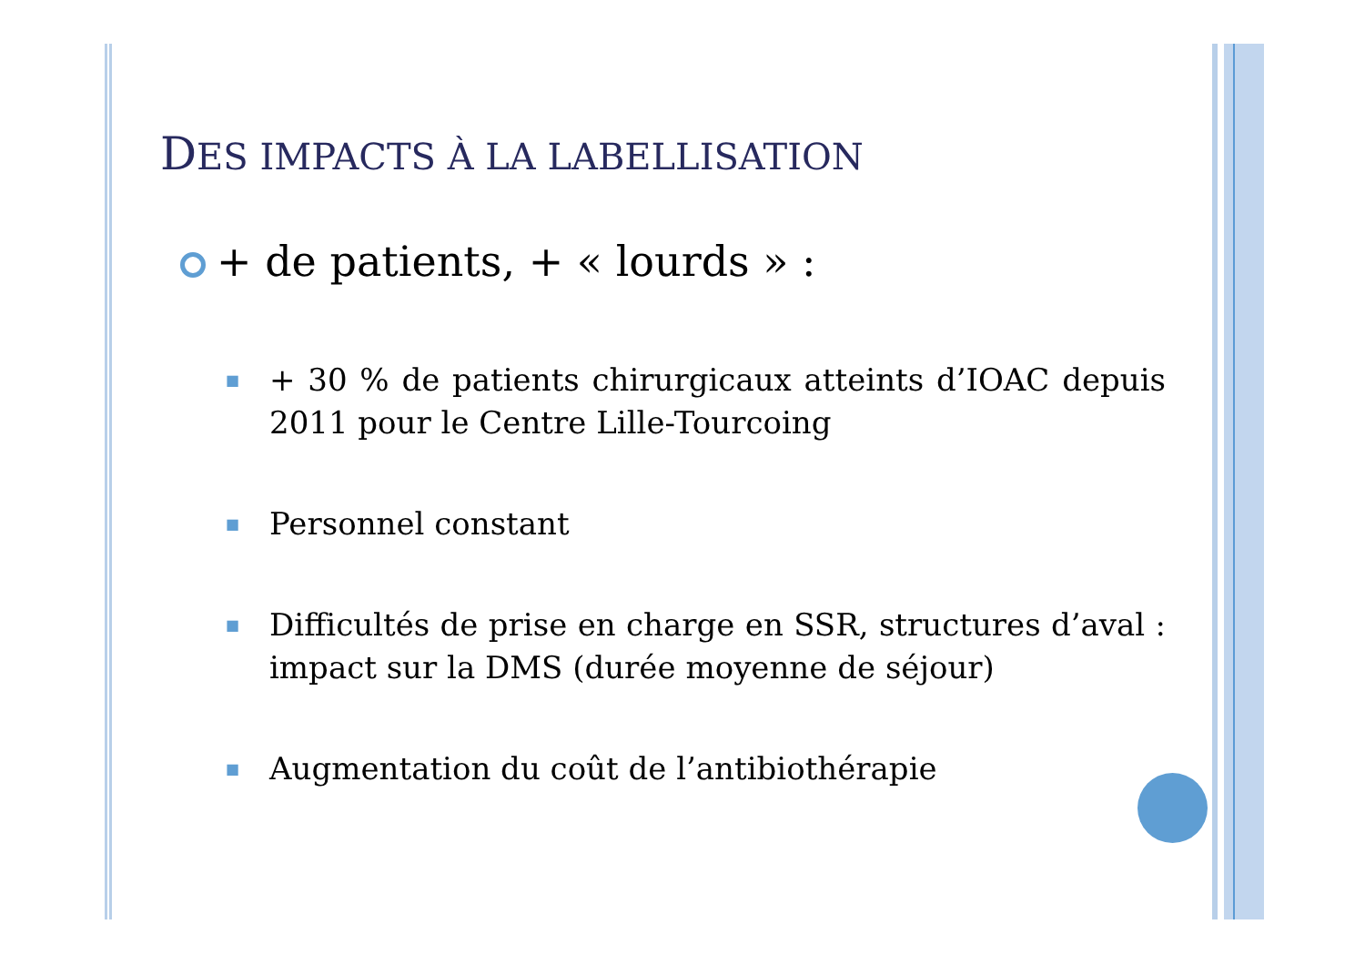DES IMPACTS À LA LABELLISATION
+ de patients, + « lourds » :
■
+ 30 % de patients chirurgicaux atteints d’IOAC depuis 2011 pour le Centre Lille-Tourcoing
■
Personnel constant
■
Difficultés de prise en charge en SSR, structures d’aval : impact sur la DMS (durée moyenne de séjour)
■
Augmentation du coût de l’antibiothérapie